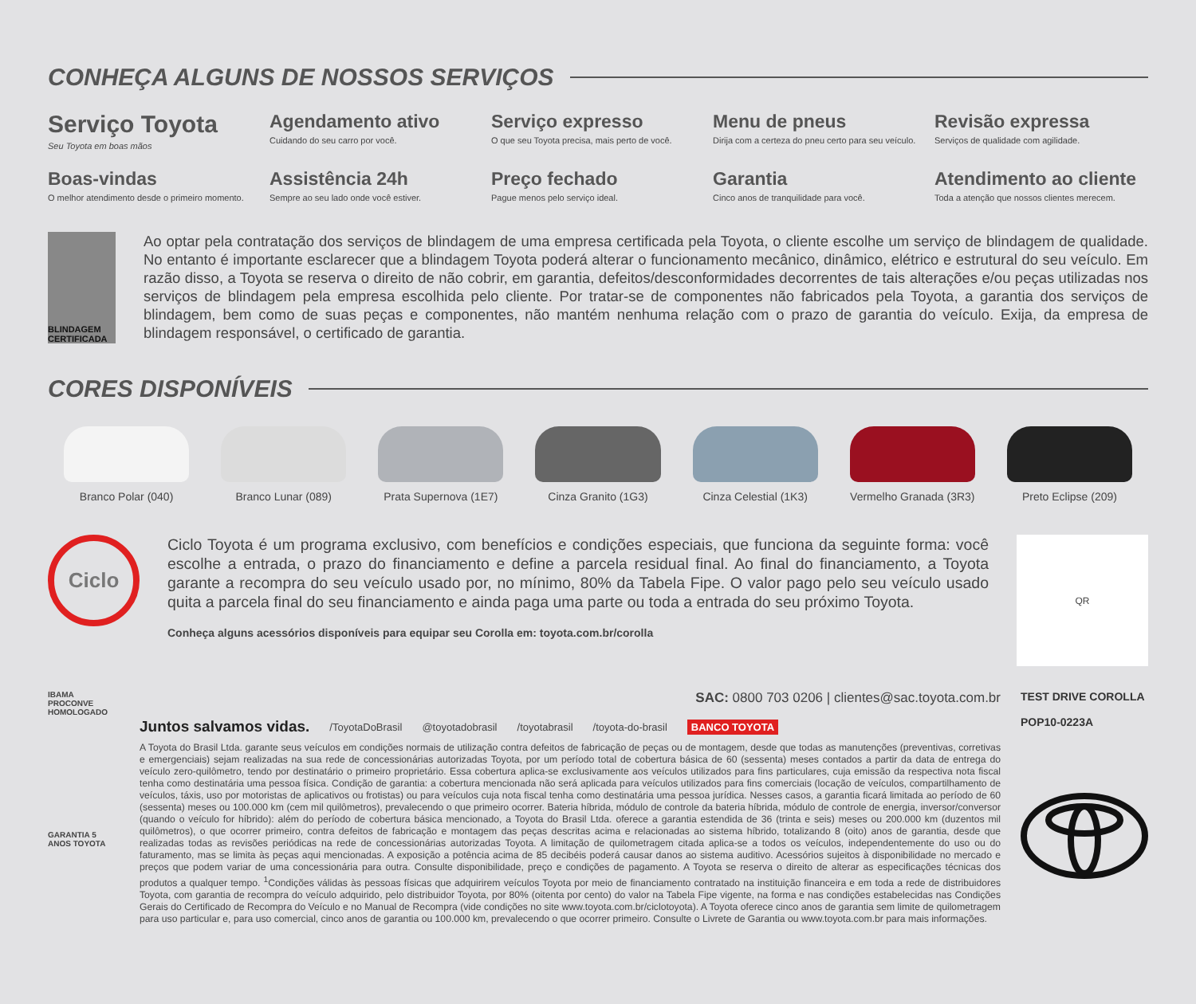CONHEÇA ALGUNS DE NOSSOS SERVIÇOS
Serviço Toyota
Seu Toyota em boas mãos
Agendamento ativo
Cuidando do seu carro por você.
Serviço expresso
O que seu Toyota precisa, mais perto de você.
Menu de pneus
Dirija com a certeza do pneu certo para seu veículo.
Revisão expressa
Serviços de qualidade com agilidade.
Boas-vindas
O melhor atendimento desde o primeiro momento.
Assistência 24h
Sempre ao seu lado onde você estiver.
Preço fechado
Pague menos pelo serviço ideal.
Garantia
Cinco anos de tranquilidade para você.
Atendimento ao cliente
Toda a atenção que nossos clientes merecem.
BLINDAGEM CERTIFICADA
Ao optar pela contratação dos serviços de blindagem de uma empresa certificada pela Toyota, o cliente escolhe um serviço de blindagem de qualidade. No entanto é importante esclarecer que a blindagem Toyota poderá alterar o funcionamento mecânico, dinâmico, elétrico e estrutural do seu veículo. Em razão disso, a Toyota se reserva o direito de não cobrir, em garantia, defeitos/desconformidades decorrentes de tais alterações e/ou peças utilizadas nos serviços de blindagem pela empresa escolhida pelo cliente. Por tratar-se de componentes não fabricados pela Toyota, a garantia dos serviços de blindagem, bem como de suas peças e componentes, não mantém nenhuma relação com o prazo de garantia do veículo. Exija, da empresa de blindagem responsável, o certificado de garantia.
CORES DISPONÍVEIS
Branco Polar (040)
Branco Lunar (089)
Prata Supernova (1E7)
Cinza Granito (1G3)
Cinza Celestial (1K3)
Vermelho Granada (3R3)
Preto Eclipse (209)
Ciclo
Ciclo Toyota é um programa exclusivo, com benefícios e condições especiais, que funciona da seguinte forma: você escolhe a entrada, o prazo do financiamento e define a parcela residual final. Ao final do financiamento, a Toyota garante a recompra do seu veículo usado por, no mínimo, 80% da Tabela Fipe. O valor pago pelo seu veículo usado quita a parcela final do seu financiamento e ainda paga uma parte ou toda a entrada do seu próximo Toyota.
Conheça alguns acessórios disponíveis para equipar seu Corolla em: toyota.com.br/corolla
QR
IBAMA PROCONVE HOMOLOGADO
GARANTIA 5 ANOS TOYOTA
SAC: 0800 703 0206 | clientes@sac.toyota.com.br
Juntos salvamos vidas. /ToyotaDoBrasil @toyotadobrasil /toyotabrasil /toyota-do-brasil BANCO TOYOTA
A Toyota do Brasil Ltda. garante seus veículos em condições normais de utilização contra defeitos de fabricação de peças ou de montagem, desde que todas as manutenções (preventivas, corretivas e emergenciais) sejam realizadas na sua rede de concessionárias autorizadas Toyota, por um período total de cobertura básica de 60 (sessenta) meses contados a partir da data de entrega do veículo zero-quilômetro, tendo por destinatário o primeiro proprietário. Essa cobertura aplica-se exclusivamente aos veículos utilizados para fins particulares, cuja emissão da respectiva nota fiscal tenha como destinatária uma pessoa física. Condição de garantia: a cobertura mencionada não será aplicada para veículos utilizados para fins comerciais (locação de veículos, compartilhamento de veículos, táxis, uso por motoristas de aplicativos ou frotistas) ou para veículos cuja nota fiscal tenha como destinatária uma pessoa jurídica. Nesses casos, a garantia ficará limitada ao período de 60 (sessenta) meses ou 100.000 km (cem mil quilômetros), prevalecendo o que primeiro ocorrer. Bateria híbrida, módulo de controle da bateria híbrida, módulo de controle de energia, inversor/conversor (quando o veículo for híbrido): além do período de cobertura básica mencionado, a Toyota do Brasil Ltda. oferece a garantia estendida de 36 (trinta e seis) meses ou 200.000 km (duzentos mil quilômetros), o que ocorrer primeiro, contra defeitos de fabricação e montagem das peças descritas acima e relacionadas ao sistema híbrido, totalizando 8 (oito) anos de garantia, desde que realizadas todas as revisões periódicas na rede de concessionárias autorizadas Toyota. A limitação de quilometragem citada aplica-se a todos os veículos, independentemente do uso ou do faturamento, mas se limita às peças aqui mencionadas. A exposição a potência acima de 85 decibéis poderá causar danos ao sistema auditivo. Acessórios sujeitos à disponibilidade no mercado e preços que podem variar de uma concessionária para outra. Consulte disponibilidade, preço e condições de pagamento. A Toyota se reserva o direito de alterar as especificações técnicas dos produtos a qualquer tempo. <sup>1</sup>Condições válidas às pessoas físicas que adquirirem veículos Toyota por meio de financiamento contratado na instituição financeira e em toda a rede de distribuidores Toyota, com garantia de recompra do veículo adquirido, pelo distribuidor Toyota, por 80% (oitenta por cento) do valor na Tabela Fipe vigente, na forma e nas condições estabelecidas nas Condições Gerais do Certificado de Recompra do Veículo e no Manual de Recompra (vide condições no site www.toyota.com.br/ciclotoyota). A Toyota oferece cinco anos de garantia sem limite de quilometragem para uso particular e, para uso comercial, cinco anos de garantia ou 100.000 km, prevalecendo o que ocorrer primeiro. Consulte o Livrete de Garantia ou www.toyota.com.br para mais informações.
TEST DRIVE COROLLA
POP10-0223A